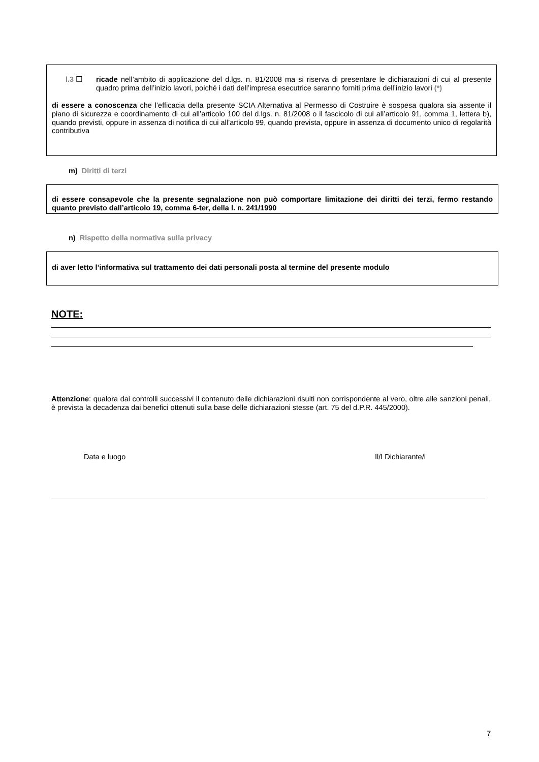l.3 ☐ ricade nell’ambito di applicazione del d.lgs. n. 81/2008 ma si riserva di presentare le dichiarazioni di cui al presente quadro prima dell’inizio lavori, poiché i dati dell’impresa esecutrice saranno forniti prima dell’inizio lavori (*)
di essere a conoscenza che l’efficacia della presente SCIA Alternativa al Permesso di Costruire è sospesa qualora sia assente il piano di sicurezza e coordinamento di cui all’articolo 100 del d.lgs. n. 81/2008 o il fascicolo di cui all’articolo 91, comma 1, lettera b), quando previsti, oppure in assenza di notifica di cui all’articolo 99, quando prevista, oppure in assenza di documento unico di regolarità contributiva
m) Diritti di terzi
di essere consapevole che la presente segnalazione non può comportare limitazione dei diritti dei terzi, fermo restando quanto previsto dall’articolo 19, comma 6-ter, della l. n. 241/1990
n) Rispetto della normativa sulla privacy
di aver letto l’informativa sul trattamento dei dati personali posta al termine del presente modulo
NOTE:
Attenzione: qualora dai controlli successivi il contenuto delle dichiarazioni risulti non corrispondente al vero, oltre alle sanzioni penali, è prevista la decadenza dai benefici ottenuti sulla base delle dichiarazioni stesse (art. 75 del d.P.R. 445/2000).
Data e luogo Il/I Dichiarante/i
7